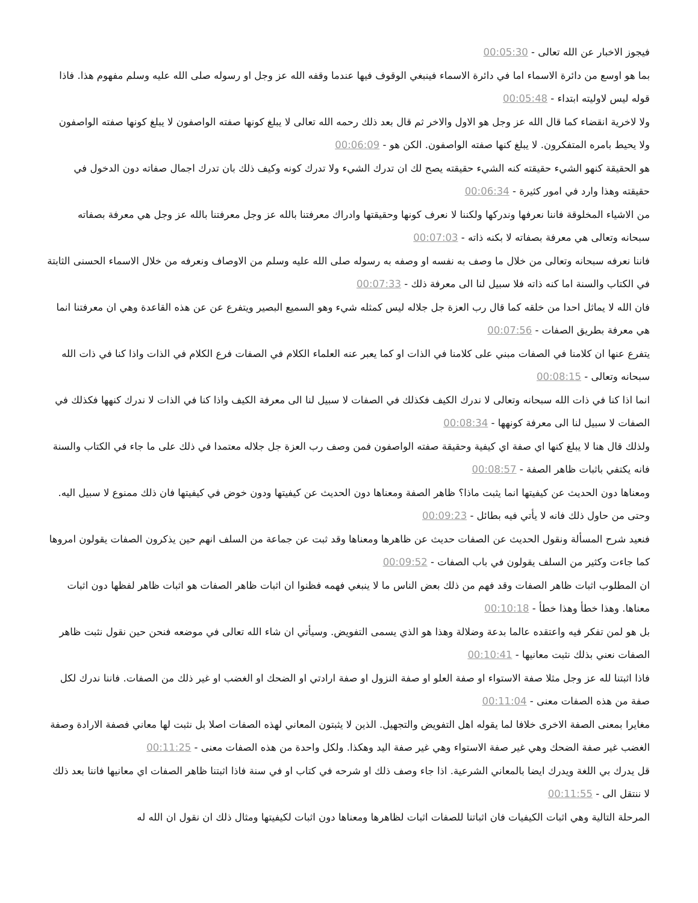فيجوز الاخبار عن الله تعالى - 00:05:30
بما هو اوسع من دائرة الاسماء اما في دائرة الاسماء فينبغي الوقوف فيها عندما وقفه الله عز وجل او رسوله صلى الله عليه وسلم مفهوم هذا. فاذا قوله ليس لاوليته ابتداء - 00:05:48
ولا لاخرية انقضاء كما قال الله عز وجل هو الاول والاخر ثم قال بعد ذلك رحمه الله تعالى لا يبلغ كونها صفته الواصفون لا يبلغ كونها صفته الواصفون ولا يحيط بامره المتفكرون. لا يبلغ كنها صفته الواصفون. الكن هو - 00:06:09
هو الحقيقة كنهو الشيء حقيقته كنه الشيء حقيقته يصح لك ان تدرك الشيء ولا تدرك كونه وكيف ذلك بان تدرك اجمال صفاته دون الدخول في حقيقته وهذا وارد في امور كثيرة - 00:06:34
من الاشياء المخلوقة فاننا نعرفها وندركها ولكننا لا نعرف كونها وحقيقتها وادراك معرفتنا بالله عز وجل معرفتنا بالله عز وجل هي معرفة بصفاته سبحانه وتعالى هي معرفة بصفاته لا بكنه ذاته - 00:07:03
فاننا نعرفه سبحانه وتعالى من خلال ما وصف به نفسه او وصفه به رسوله صلى الله عليه وسلم من الاوصاف ونعرفه من خلال الاسماء الحسنى الثابتة في الكتاب والسنة اما كنه ذاته فلا سبيل لنا الى معرفة ذلك - 00:07:33
فان الله لا يماثل احدا من خلقه كما قال رب العزة جل جلاله ليس كمثله شيء وهو السميع البصير ويتفرع عن عن هذه القاعدة وهي ان معرفتنا انما هي معرفة بطريق الصفات - 00:07:56
يتفرع عنها ان كلامنا في الصفات مبني على كلامنا في الذات او كما يعبر عنه العلماء الكلام في الصفات فرع الكلام في الذات واذا كنا في ذات الله سبحانه وتعالى - 00:08:15
انما اذا كنا في ذات الله سبحانه وتعالى لا ندرك الكيف فكذلك في الصفات لا سبيل لنا الى معرفة الكيف واذا كنا في الذات لا ندرك كنهها فكذلك في الصفات لا سبيل لنا الى معرفة كونهها - 00:08:34
ولذلك قال هنا لا يبلغ كنها اي صفة اي كيفية وحقيقة صفته الواصفون فمن وصف رب العزة جل جلاله معتمدا في ذلك على ما جاء في الكتاب والسنة فانه يكتفي باثبات ظاهر الصفة - 00:08:57
ومعناها دون الحديث عن كيفيتها انما يثبت ماذا؟ ظاهر الصفة ومعناها دون الحديث عن كيفيتها ودون خوض في كيفيتها فان ذلك ممنوع لا سبيل اليه. وحتى من حاول ذلك فانه لا يأتي فيه بطائل - 00:09:23
فنعيد شرح المسألة ونقول الحديث عن الصفات حديث عن ظاهرها ومعناها وقد ثبت عن جماعة من السلف انهم حين يذكرون الصفات يقولون امروها كما جاءت وكثير من السلف يقولون في باب الصفات - 00:09:52
ان المطلوب اثبات ظاهر الصفات وقد فهم من ذلك بعض الناس ما لا ينبغي فهمه فظنوا ان اثبات ظاهر الصفات هو اثبات ظاهر لفظها دون اثبات معناها. وهذا خطأ وهذا خطأ - 00:10:18
بل هو لمن تفكر فيه واعتقده عالما بدعة وضلالة وهذا هو الذي يسمى التفويض. وسيأتي ان شاء الله تعالى في موضعه فنحن حين نقول نثبت ظاهر الصفات نعني بذلك نثبت معانيها - 00:10:41
فاذا اثبتنا لله عز وجل مثلا صفة الاستواء او صفة العلو او صفة النزول او صفة ارادتي او الضحك او الغضب او غير ذلك من الصفات. فاننا ندرك لكل صفة من هذه الصفات معنى - 00:11:04
مغايرا بمعنى الصفة الاخرى خلافا لما يقوله اهل التفويض والتجهيل. الذين لا يثبتون المعاني لهذه الصفات اصلا بل نثبت لها معاني فصفة الارادة وصفة الغضب غير صفة الضحك وهي غير صفة الاستواء وهي غير صفة اليد وهكذا. ولكل واحدة من هذه الصفات معنى - 00:11:25
قل يدرك بي اللغة ويدرك ايضا بالمعاني الشرعية. اذا جاء وصف ذلك او شرحه في كتاب او في سنة فاذا اثبتنا ظاهر الصفات اي معانيها فاننا بعد ذلك لا ننتقل الى - 00:11:55
المرحلة التالية وهي اثبات الكيفيات فان اثباتنا للصفات اثبات لظاهرها ومعناها دون اثبات لكيفيتها ومثال ذلك ان نقول ان الله له